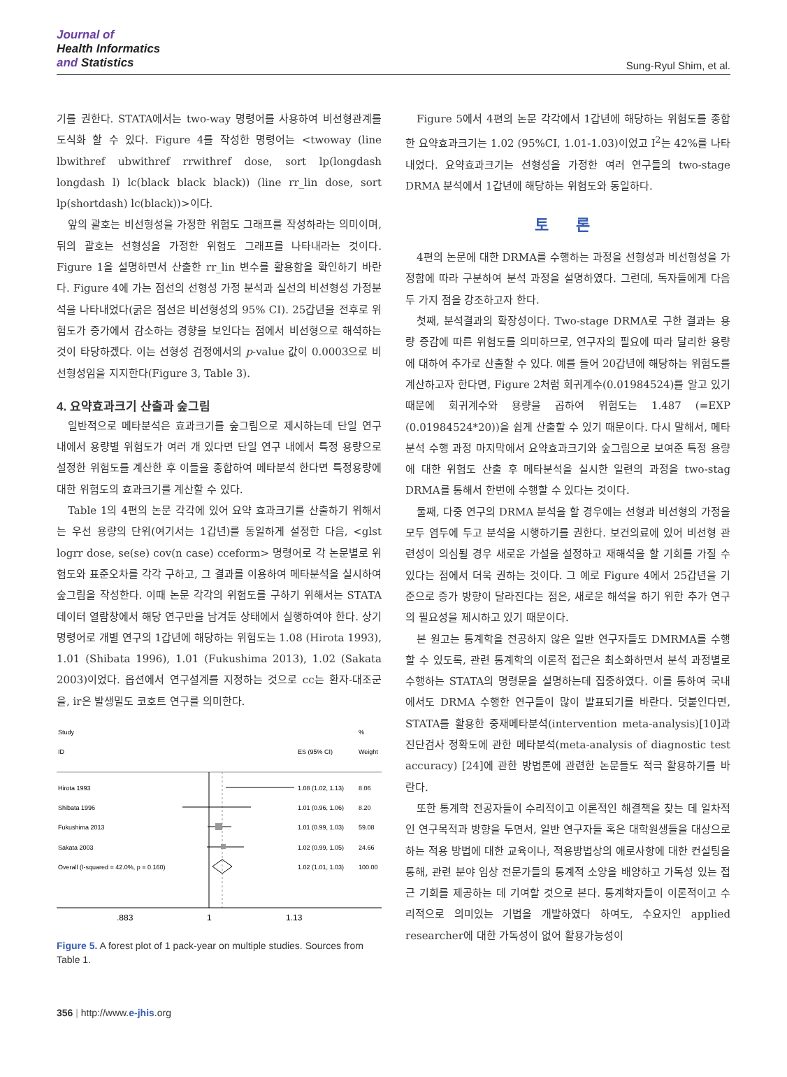Journal of
Health Informatics
and Statistics
Sung-Ryul Shim, et al.
기를 권한다. STATA에서는 two-way 명령어를 사용하여 비선형관계를 도식화 할 수 있다. Figure 4를 작성한 명령어는 <twoway (line lbwithref ubwithref rrwithref dose, sort lp(longdash longdash l) lc(black black black)) (line rr_lin dose, sort lp(shortdash) lc(black))>이다.
앞의 괄호는 비선형성을 가정한 위험도 그래프를 작성하라는 의미이며, 뒤의 괄호는 선형성을 가정한 위험도 그래프를 나타내라는 것이다. Figure 1을 설명하면서 산출한 rr_lin 변수를 활용함을 확인하기 바란다. Figure 4에 가는 점선의 선형성 가정 분석과 실선의 비선형성 가정분석을 나타내었다(굵은 점선은 비선형성의 95% CI). 25갑년을 전후로 위험도가 증가에서 감소하는 경향을 보인다는 점에서 비선형으로 해석하는 것이 타당하겠다. 이는 선형성 검정에서의 p-value 값이 0.0003으로 비선형성임을 지지한다(Figure 3, Table 3).
4. 요약효과크기 산출과 숲그림
일반적으로 메타분석은 효과크기를 숲그림으로 제시하는데 단일 연구 내에서 용량별 위험도가 여러 개 있다면 단일 연구 내에서 특정 용량으로 설정한 위험도를 계산한 후 이들을 종합하여 메타분석 한다면 특정용량에 대한 위험도의 효과크기를 계산할 수 있다.
Table 1의 4편의 논문 각각에 있어 요약 효과크기를 산출하기 위해서는 우선 용량의 단위(여기서는 1갑년)를 동일하게 설정한 다음, <glst logrr dose, se(se) cov(n case) cceform> 명령어로 각 논문별로 위험도와 표준오차를 각각 구하고, 그 결과를 이용하여 메타분석을 실시하여 숲그림을 작성한다. 이때 논문 각각의 위험도를 구하기 위해서는 STATA 데이터 열람창에서 해당 연구만을 남겨둔 상태에서 실행하여야 한다. 상기 명령어로 개별 연구의 1갑년에 해당하는 위험도는 1.08 (Hirota 1993), 1.01 (Shibata 1996), 1.01 (Fukushima 2013), 1.02 (Sakata 2003)이었다. 옵션에서 연구설계를 지정하는 것으로 cc는 환자-대조군을, ir은 발생밀도 코호트 연구를 의미한다.
Study
%
ID
ES (95% CI)
Weight
Hirota 1993
1.08 (1.02, 1.13)
8.06
Shibata 1996
1.01 (0.96, 1.06)
8.20
Fukushima 2013
1.01 (0.99, 1.03)
59.08
Sakata 2003
1.02 (0.99, 1.05)
24.66
Overall (I-squared = 42.0%, p = 0.160)
1.02 (1.01, 1.03)
100.00
.883
1
1.13
Figure 5. A forest plot of 1 pack-year on multiple studies. Sources from Table 1.
Figure 5에서 4편의 논문 각각에서 1갑년에 해당하는 위험도를 종합한 요약효과크기는 1.02 (95%CI, 1.01-1.03)이었고 I<sup>2</sup>는 42%를 나타내었다. 요약효과크기는 선형성을 가정한 여러 연구들의 two-stage DRMA 분석에서 1갑년에 해당하는 위험도와 동일하다.
토 론
4편의 논문에 대한 DRMA를 수행하는 과정을 선형성과 비선형성을 가정함에 따라 구분하여 분석 과정을 설명하였다. 그런데, 독자들에게 다음 두 가지 점을 강조하고자 한다.
첫째, 분석결과의 확장성이다. Two-stage DRMA로 구한 결과는 용량 증감에 따른 위험도를 의미하므로, 연구자의 필요에 따라 달리한 용량에 대하여 추가로 산출할 수 있다. 예를 들어 20갑년에 해당하는 위험도를 계산하고자 한다면, Figure 2처럼 회귀계수(0.01984524)를 알고 있기 때문에 회귀계수와 용량을 곱하여 위험도는 1.487 (=EXP (0.01984524*20))을 쉽게 산출할 수 있기 때문이다. 다시 말해서, 메타분석 수행 과정 마지막에서 요약효과크기와 숲그림으로 보여준 특정 용량에 대한 위험도 산출 후 메타분석을 실시한 일련의 과정을 two-stag DRMA를 통해서 한번에 수행할 수 있다는 것이다.
둘째, 다중 연구의 DRMA 분석을 할 경우에는 선형과 비선형의 가정을 모두 염두에 두고 분석을 시행하기를 권한다. 보건의료에 있어 비선형 관련성이 의심될 경우 새로운 가설을 설정하고 재해석을 할 기회를 가질 수 있다는 점에서 더욱 권하는 것이다. 그 예로 Figure 4에서 25갑년을 기준으로 증가 방향이 달라진다는 점은, 새로운 해석을 하기 위한 추가 연구의 필요성을 제시하고 있기 때문이다.
본 원고는 통계학을 전공하지 않은 일반 연구자들도 DMRMA를 수행할 수 있도록, 관련 통계학의 이론적 접근은 최소화하면서 분석 과정별로 수행하는 STATA의 명령문을 설명하는데 집중하였다. 이를 통하여 국내에서도 DRMA 수행한 연구들이 많이 발표되기를 바란다. 덧붙인다면, STATA를 활용한 중재메타분석(intervention meta-analysis)[10]과 진단검사 정확도에 관한 메타분석(meta-analysis of diagnostic test accuracy) [24]에 관한 방법론에 관련한 논문들도 적극 활용하기를 바란다.
또한 통계학 전공자들이 수리적이고 이론적인 해결책을 찾는 데 일차적인 연구목적과 방향을 두면서, 일반 연구자들 혹은 대학원생들을 대상으로 하는 적용 방법에 대한 교육이나, 적용방법상의 애로사항에 대한 컨설팅을 통해, 관련 분야 임상 전문가들의 통계적 소양을 배양하고 가독성 있는 접근 기회를 제공하는 데 기여할 것으로 본다. 통계학자들이 이론적이고 수리적으로 의미있는 기법을 개발하였다 하여도, 수요자인 applied researcher에 대한 가독성이 없어 활용가능성이
356 | http://www.e-jhis.org